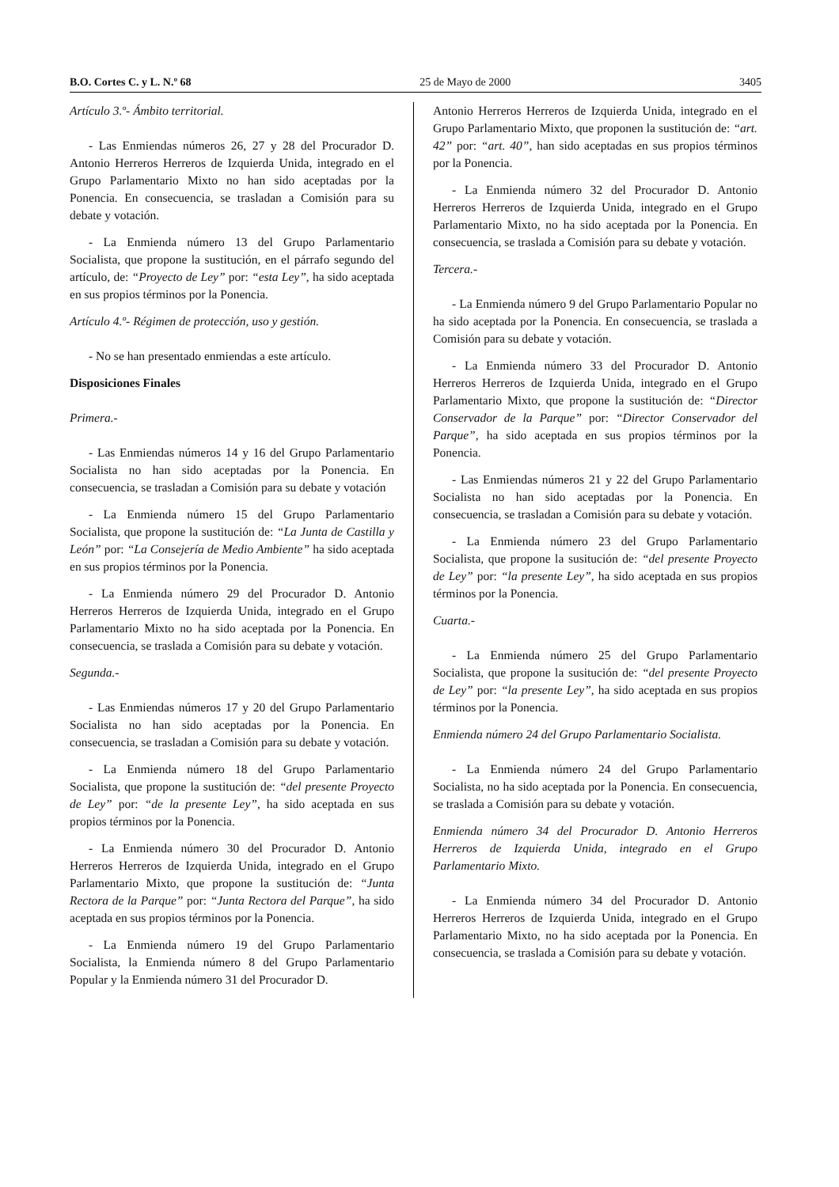B.O. Cortes C. y L. N.º 68 25 de Mayo de 2000 3405
Artículo 3.º- Ámbito territorial.
- Las Enmiendas números 26, 27 y 28 del Procurador D. Antonio Herreros Herreros de Izquierda Unida, integrado en el Grupo Parlamentario Mixto no han sido aceptadas por la Ponencia. En consecuencia, se trasladan a Comisión para su debate y votación.
- La Enmienda número 13 del Grupo Parlamentario Socialista, que propone la sustitución, en el párrafo segundo del artículo, de: “Proyecto de Ley” por: “esta Ley”, ha sido aceptada en sus propios términos por la Ponencia.
Artículo 4.º- Régimen de protección, uso y gestión.
- No se han presentado enmiendas a este artículo.
Disposiciones Finales
Primera.-
- Las Enmiendas números 14 y 16 del Grupo Parlamentario Socialista no han sido aceptadas por la Ponencia. En consecuencia, se trasladan a Comisión para su debate y votación
- La Enmienda número 15 del Grupo Parlamentario Socialista, que propone la sustitución de: “La Junta de Castilla y León” por: “La Consejería de Medio Ambiente” ha sido aceptada en sus propios términos por la Ponencia.
- La Enmienda número 29 del Procurador D. Antonio Herreros Herreros de Izquierda Unida, integrado en el Grupo Parlamentario Mixto no ha sido aceptada por la Ponencia. En consecuencia, se traslada a Comisión para su debate y votación.
Segunda.-
- Las Enmiendas números 17 y 20 del Grupo Parlamentario Socialista no han sido aceptadas por la Ponencia. En consecuencia, se trasladan a Comisión para su debate y votación.
- La Enmienda número 18 del Grupo Parlamentario Socialista, que propone la sustitución de: “del presente Proyecto de Ley” por: “de la presente Ley”, ha sido aceptada en sus propios términos por la Ponencia.
- La Enmienda número 30 del Procurador D. Antonio Herreros Herreros de Izquierda Unida, integrado en el Grupo Parlamentario Mixto, que propone la sustitución de: “Junta Rectora de la Parque” por: “Junta Rectora del Parque”, ha sido aceptada en sus propios términos por la Ponencia.
- La Enmienda número 19 del Grupo Parlamentario Socialista, la Enmienda número 8 del Grupo Parlamentario Popular y la Enmienda número 31 del Procurador D.
Antonio Herreros Herreros de Izquierda Unida, integrado en el Grupo Parlamentario Mixto, que proponen la sustitución de: “art. 42” por: “art. 40”, han sido aceptadas en sus propios términos por la Ponencia.
- La Enmienda número 32 del Procurador D. Antonio Herreros Herreros de Izquierda Unida, integrado en el Grupo Parlamentario Mixto, no ha sido aceptada por la Ponencia. En consecuencia, se traslada a Comisión para su debate y votación.
Tercera.-
- La Enmienda número 9 del Grupo Parlamentario Popular no ha sido aceptada por la Ponencia. En consecuencia, se traslada a Comisión para su debate y votación.
- La Enmienda número 33 del Procurador D. Antonio Herreros Herreros de Izquierda Unida, integrado en el Grupo Parlamentario Mixto, que propone la sustitución de: “Director Conservador de la Parque” por: “Director Conservador del Parque”, ha sido aceptada en sus propios términos por la Ponencia.
- Las Enmiendas números 21 y 22 del Grupo Parlamentario Socialista no han sido aceptadas por la Ponencia. En consecuencia, se trasladan a Comisión para su debate y votación.
- La Enmienda número 23 del Grupo Parlamentario Socialista, que propone la susitución de: “del presente Proyecto de Ley” por: “la presente Ley”, ha sido aceptada en sus propios términos por la Ponencia.
Cuarta.-
- La Enmienda número 25 del Grupo Parlamentario Socialista, que propone la susitución de: “del presente Proyecto de Ley” por: “la presente Ley”, ha sido aceptada en sus propios términos por la Ponencia.
Enmienda número 24 del Grupo Parlamentario Socialista.
- La Enmienda número 24 del Grupo Parlamentario Socialista, no ha sido aceptada por la Ponencia. En consecuencia, se traslada a Comisión para su debate y votación.
Enmienda número 34 del Procurador D. Antonio Herreros Herreros de Izquierda Unida, integrado en el Grupo Parlamentario Mixto.
- La Enmienda número 34 del Procurador D. Antonio Herreros Herreros de Izquierda Unida, integrado en el Grupo Parlamentario Mixto, no ha sido aceptada por la Ponencia. En consecuencia, se traslada a Comisión para su debate y votación.